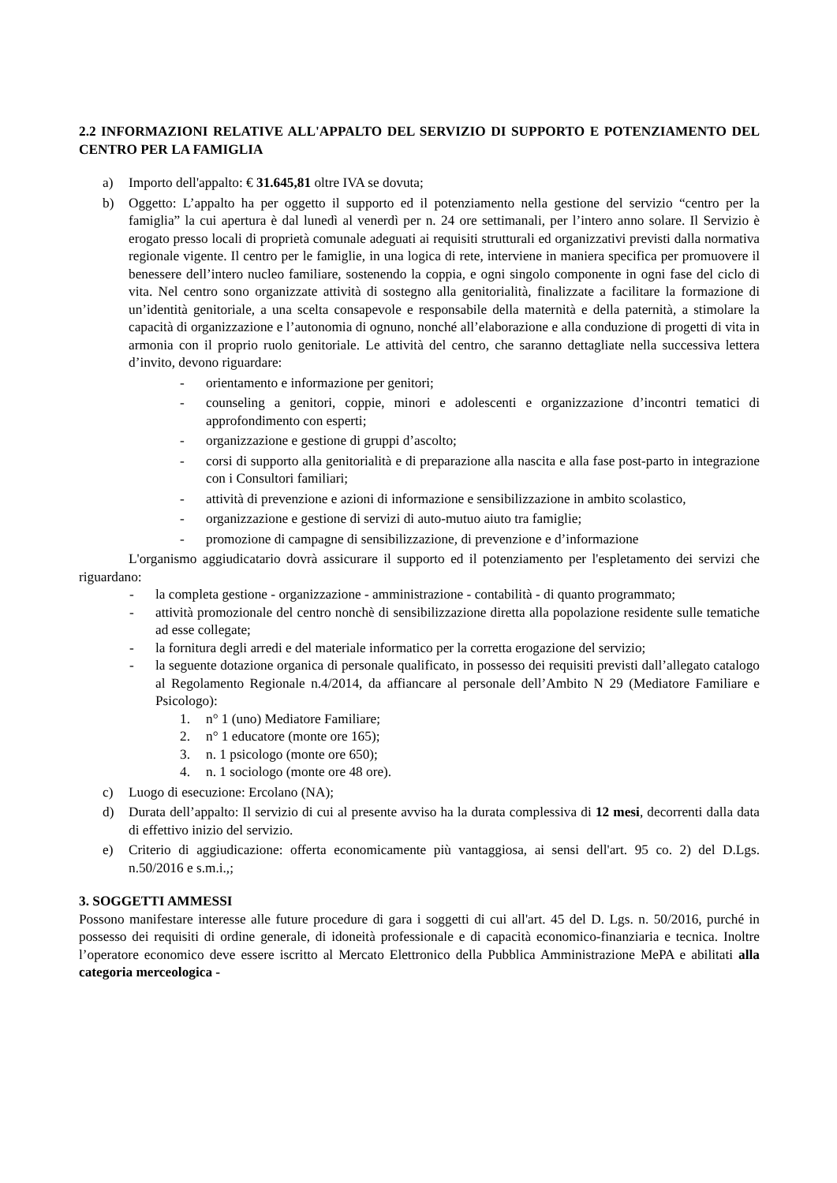2.2 INFORMAZIONI RELATIVE ALL'APPALTO DEL SERVIZIO DI SUPPORTO E POTENZIAMENTO DEL CENTRO PER LA FAMIGLIA
a) Importo dell'appalto: € 31.645,81 oltre IVA se dovuta;
b) Oggetto: L’appalto ha per oggetto il supporto ed il potenziamento nella gestione del servizio “centro per la famiglia” la cui apertura è dal lunedì al venerdì per n. 24 ore settimanali, per l’intero anno solare. Il Servizio è erogato presso locali di proprietà comunale adeguati ai requisiti strutturali ed organizzativi previsti dalla normativa regionale vigente. Il centro per le famiglie, in una logica di rete, interviene in maniera specifica per promuovere il benessere dell’intero nucleo familiare, sostenendo la coppia, e ogni singolo componente in ogni fase del ciclo di vita. Nel centro sono organizzate attività di sostegno alla genitorialità, finalizzate a facilitare la formazione di un’identità genitoriale, a una scelta consapevole e responsabile della maternità e della paternità, a stimolare la capacità di organizzazione e l’autonomia di ognuno, nonché all’elaborazione e alla conduzione di progetti di vita in armonia con il proprio ruolo genitoriale. Le attività del centro, che saranno dettagliate nella successiva lettera d’invito, devono riguardare:
- orientamento e informazione per genitori;
- counseling a genitori, coppie, minori e adolescenti e organizzazione d’incontri tematici di approfondimento con esperti;
- organizzazione e gestione di gruppi d’ascolto;
- corsi di supporto alla genitorialità e di preparazione alla nascita e alla fase post-parto in integrazione con i Consultori familiari;
- attività di prevenzione e azioni di informazione e sensibilizzazione in ambito scolastico,
- organizzazione e gestione di servizi di auto-mutuo aiuto tra famiglie;
- promozione di campagne di sensibilizzazione, di prevenzione e d’informazione
L'organismo aggiudicatario dovrà assicurare il supporto ed il potenziamento per l'espletamento dei servizi che riguardano:
- la completa gestione - organizzazione - amministrazione - contabilità - di quanto programmato;
- attività promozionale del centro nonchè di sensibilizzazione diretta alla popolazione residente sulle tematiche ad esse collegate;
- la fornitura degli arredi e del materiale informatico per la corretta erogazione del servizio;
- la seguente dotazione organica di personale qualificato, in possesso dei requisiti previsti dall’allegato catalogo al Regolamento Regionale n.4/2014, da affiancare al personale dell’Ambito N 29 (Mediatore Familiare e Psicologo):
1. n° 1 (uno) Mediatore Familiare;
2. n° 1 educatore (monte ore 165);
3. n. 1 psicologo (monte ore 650);
4. n. 1 sociologo (monte ore 48 ore).
c) Luogo di esecuzione: Ercolano (NA);
d) Durata dell’appalto: Il servizio di cui al presente avviso ha la durata complessiva di 12 mesi, decorrenti dalla data di effettivo inizio del servizio.
e) Criterio di aggiudicazione: offerta economicamente più vantaggiosa, ai sensi dell'art. 95 co. 2) del D.Lgs. n.50/2016 e s.m.i.,;
3. SOGGETTI AMMESSI
Possono manifestare interesse alle future procedure di gara i soggetti di cui all'art. 45 del D. Lgs. n. 50/2016, purché in possesso dei requisiti di ordine generale, di idoneità professionale e di capacità economico-finanziaria e tecnica. Inoltre l’operatore economico deve essere iscritto al Mercato Elettronico della Pubblica Amministrazione MePA e abilitati alla categoria merceologica -